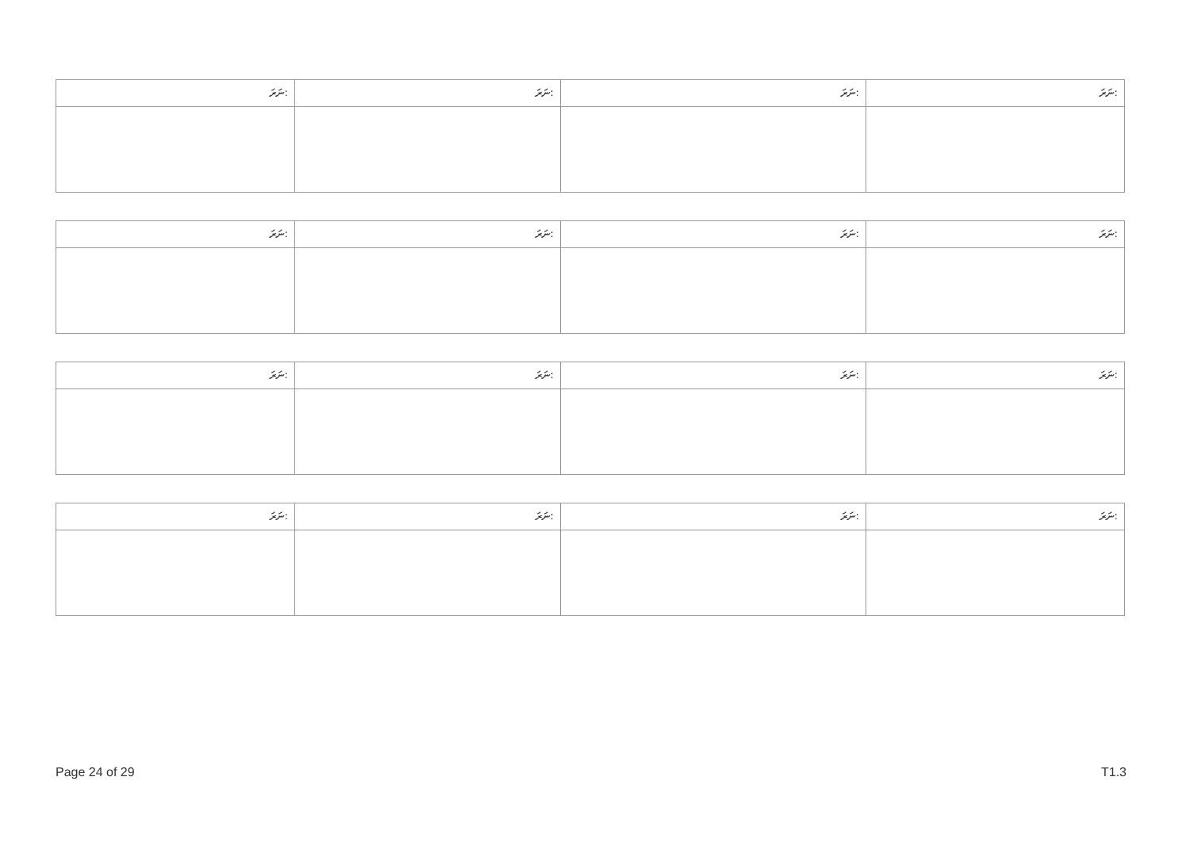| ނަރަ: | ނަރަ: | ނަރަ: | ނަރަ: |
| --- | --- | --- | --- |
| ނަރަ: | ނަރަ: | ނަރަ: | ނަރަ: |
| --- | --- | --- | --- |
| ނަރަ: | ނަރަ: | ނަރަ: | ނަރަ: |
| --- | --- | --- | --- |
| ނަރަ: | ނަރަ: | ނަރަ: | ނަރަ: |
| --- | --- | --- | --- |
Page 24 of 29 T1.3